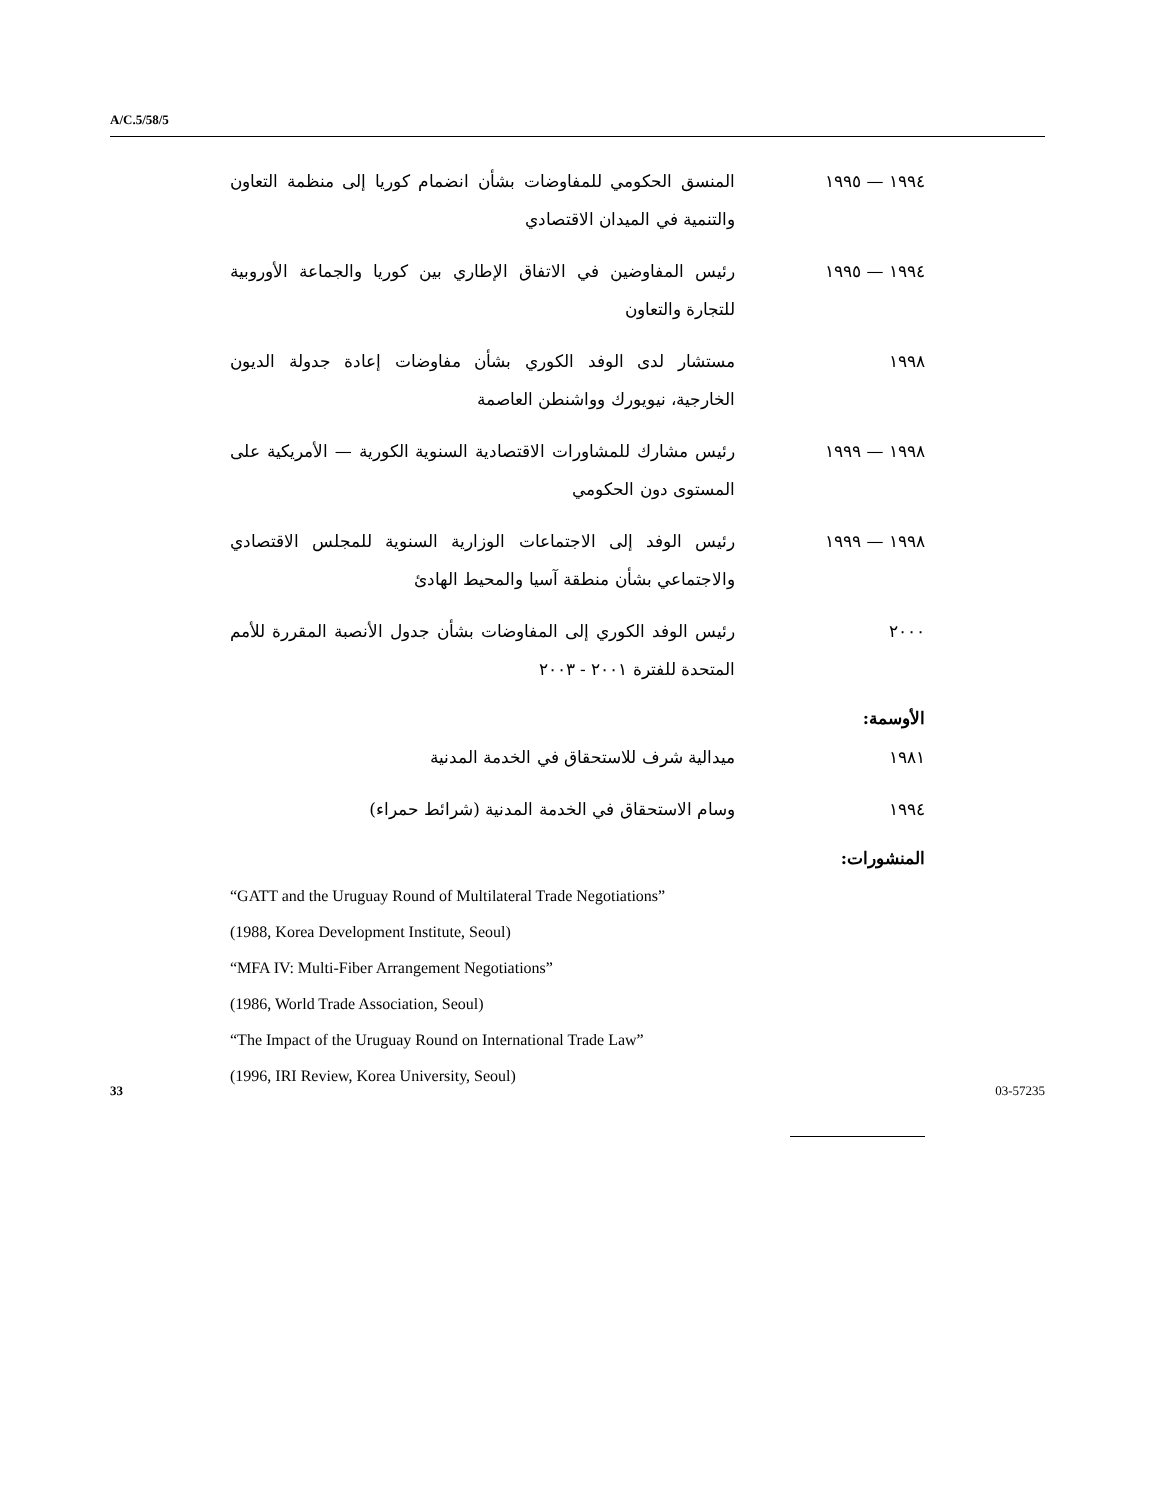A/C.5/58/5
١٩٩٤ — ١٩٩٥ المنسق الحكومي للمفاوضات بشأن انضمام كوريا إلى منظمة التعاون والتنمية في الميدان الاقتصادي
١٩٩٤ — ١٩٩٥ رئيس المفاوضين في الاتفاق الإطاري بين كوريا والجماعة الأوروبية للتجارة والتعاون
١٩٩٨ مستشار لدى الوفد الكوري بشأن مفاوضات إعادة جدولة الديون الخارجية، نيويورك وواشنطن العاصمة
١٩٩٨ — ١٩٩٩ رئيس مشارك للمشاورات الاقتصادية السنوية الكورية — الأمريكية على المستوى دون الحكومي
١٩٩٨ — ١٩٩٩ رئيس الوفد إلى الاجتماعات الوزارية السنوية للمجلس الاقتصادي والاجتماعي بشأن منطقة آسيا والمحيط الهادئ
٢٠٠٠ رئيس الوفد الكوري إلى المفاوضات بشأن جدول الأنصبة المقررة للأمم المتحدة للفترة ٢٠٠١ - ٢٠٠٣
الأوسمة:
١٩٨١ ميدالية شرف للاستحقاق في الخدمة المدنية
١٩٩٤ وسام الاستحقاق في الخدمة المدنية (شرائط حمراء)
المنشورات:
“GATT and the Uruguay Round of Multilateral Trade Negotiations”
(1988, Korea Development Institute, Seoul)
“MFA IV: Multi-Fiber Arrangement Negotiations”
(1986, World Trade Association, Seoul)
“The Impact of the Uruguay Round on International Trade Law”
(1996, IRI Review, Korea University, Seoul)
33 03-57235